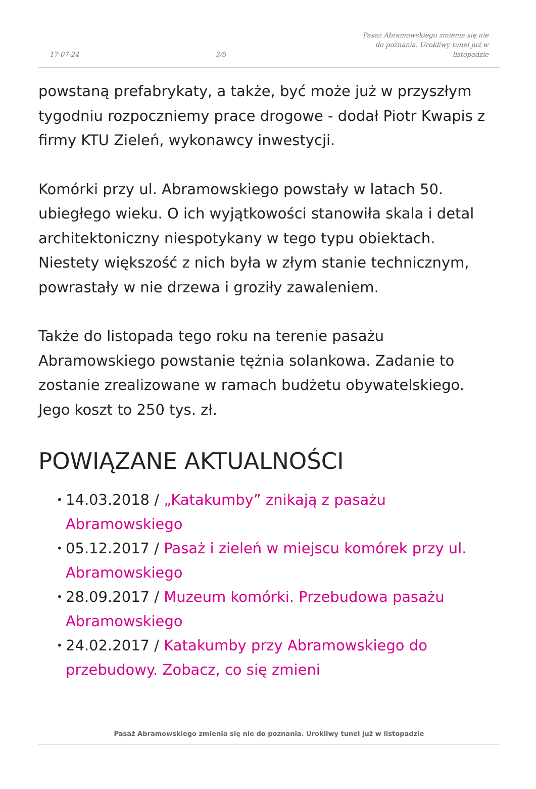17-07-24 3/5 Pasaż Abramowskiego zmienia się nie do poznania. Urokliwy tunel już w listopadzie
powstaną prefabrykaty, a także, być może już w przyszłym tygodniu rozpoczniemy prace drogowe - dodał Piotr Kwapis z firmy KTU Zieleń, wykonawcy inwestycji.
Komórki przy ul. Abramowskiego powstały w latach 50. ubiegłego wieku. O ich wyjątkowości stanowiła skala i detal architektoniczny niespotykany w tego typu obiektach. Niestety większość z nich była w złym stanie technicznym, powrastały w nie drzewa i groziły zawaleniem.
Także do listopada tego roku na terenie pasażu Abramowskiego powstanie tężnia solankowa. Zadanie to zostanie zrealizowane w ramach budżetu obywatelskiego. Jego koszt to 250 tys. zł.
POWIĄZANE AKTUALNOŚCI
• 14.03.2018 / „Katakumby” znikają z pasażu Abramowskiego
• 05.12.2017 / Pasaż i zieleń w miejscu komórek przy ul. Abramowskiego
• 28.09.2017 / Muzeum komórki. Przebudowa pasażu Abramowskiego
• 24.02.2017 / Katakumby przy Abramowskiego do przebudowy. Zobacz, co się zmieni
Pasaż Abramowskiego zmienia się nie do poznania. Urokliwy tunel już w listopadzie